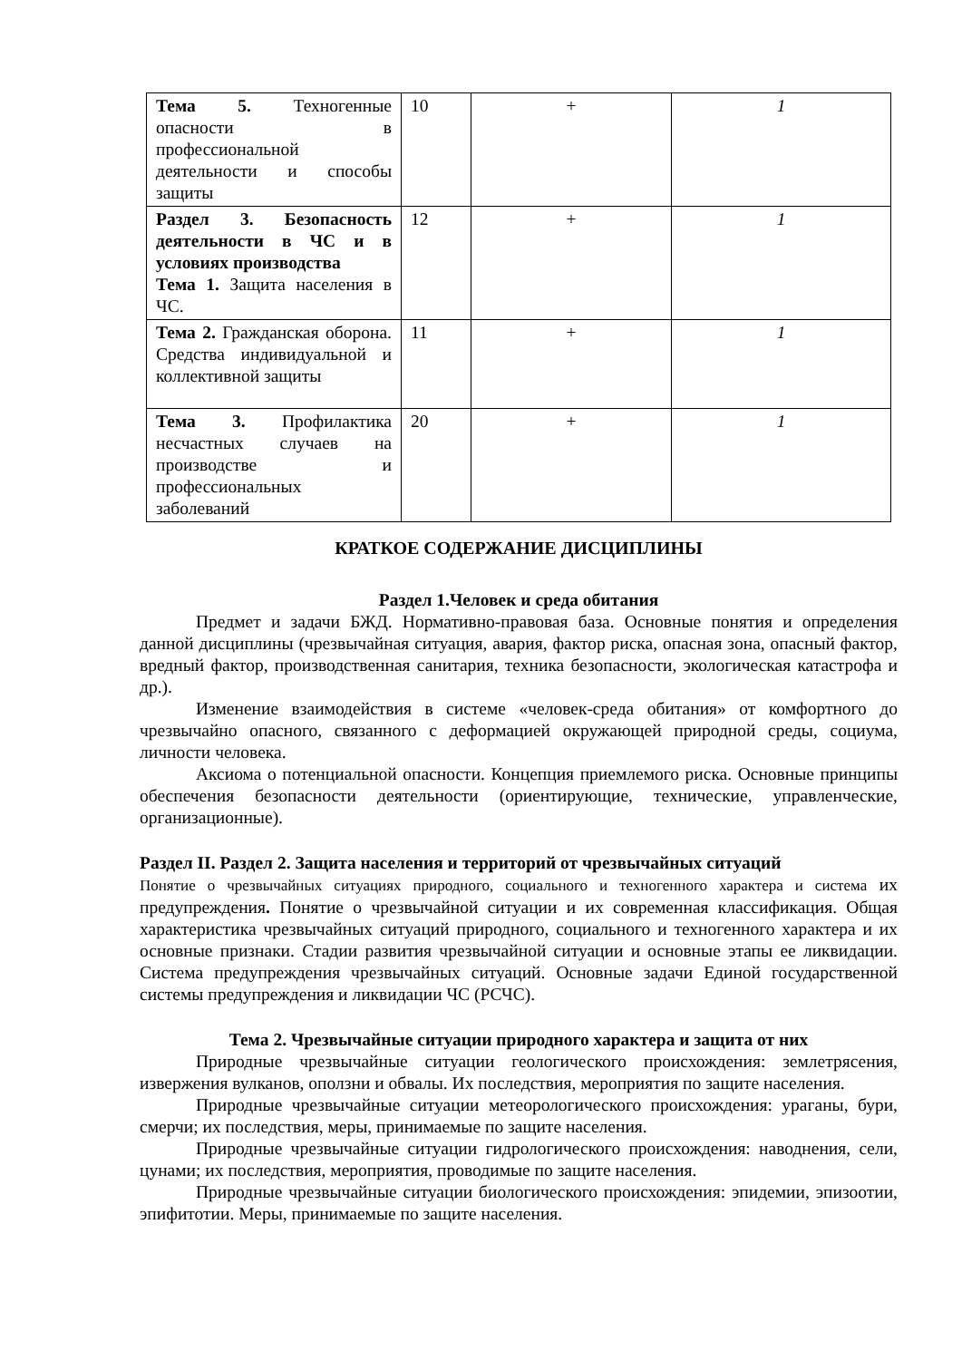| Тема 5. Техногенные опасности в профессиональной деятельности и способы защиты | 10 | + | 1 |
| Раздел 3. Безопасность деятельности в ЧС и в условиях производства Тема 1. Защита населения в ЧС. | 12 | + | 1 |
| Тема 2. Гражданская оборона. Средства индивидуальной и коллективной защиты | 11 | + | 1 |
| Тема 3. Профилактика несчастных случаев на производстве и профессиональных заболеваний | 20 | + | 1 |
КРАТКОЕ СОДЕРЖАНИЕ ДИСЦИПЛИНЫ
Раздел 1.Человек и среда обитания
Предмет и задачи БЖД. Нормативно-правовая база. Основные понятия и определения данной дисциплины (чрезвычайная ситуация, авария, фактор риска, опасная зона, опасный фактор, вредный фактор, производственная санитария, техника безопасности, экологическая катастрофа и др.).
Изменение взаимодействия в системе «человек-среда обитания» от комфортного до чрезвычайно опасного, связанного с деформацией окружающей природной среды, социума, личности человека.
Аксиома о потенциальной опасности. Концепция приемлемого риска. Основные принципы обеспечения безопасности деятельности (ориентирующие, технические, управленческие, организационные).
Раздел II. Раздел 2. Защита населения и территорий от чрезвычайных ситуаций
Понятие о чрезвычайных ситуациях природного, социального и техногенного характера и система их предупреждения. Понятие о чрезвычайной ситуации и их современная классификация. Общая характеристика чрезвычайных ситуаций природного, социального и техногенного характера и их основные признаки. Стадии развития чрезвычайной ситуации и основные этапы ее ликвидации. Система предупреждения чрезвычайных ситуаций. Основные задачи Единой государственной системы предупреждения и ликвидации ЧС (РСЧС).
Тема 2. Чрезвычайные ситуации природного характера и защита от них
Природные чрезвычайные ситуации геологического происхождения: землетрясения, извержения вулканов, оползни и обвалы. Их последствия, мероприятия по защите населения.
Природные чрезвычайные ситуации метеорологического происхождения: ураганы, бури, смерчи; их последствия, меры, принимаемые по защите населения.
Природные чрезвычайные ситуации гидрологического происхождения: наводнения, сели, цунами; их последствия, мероприятия, проводимые по защите населения.
Природные чрезвычайные ситуации биологического происхождения: эпидемии, эпизоотии, эпифитотии. Меры, принимаемые по защите населения.